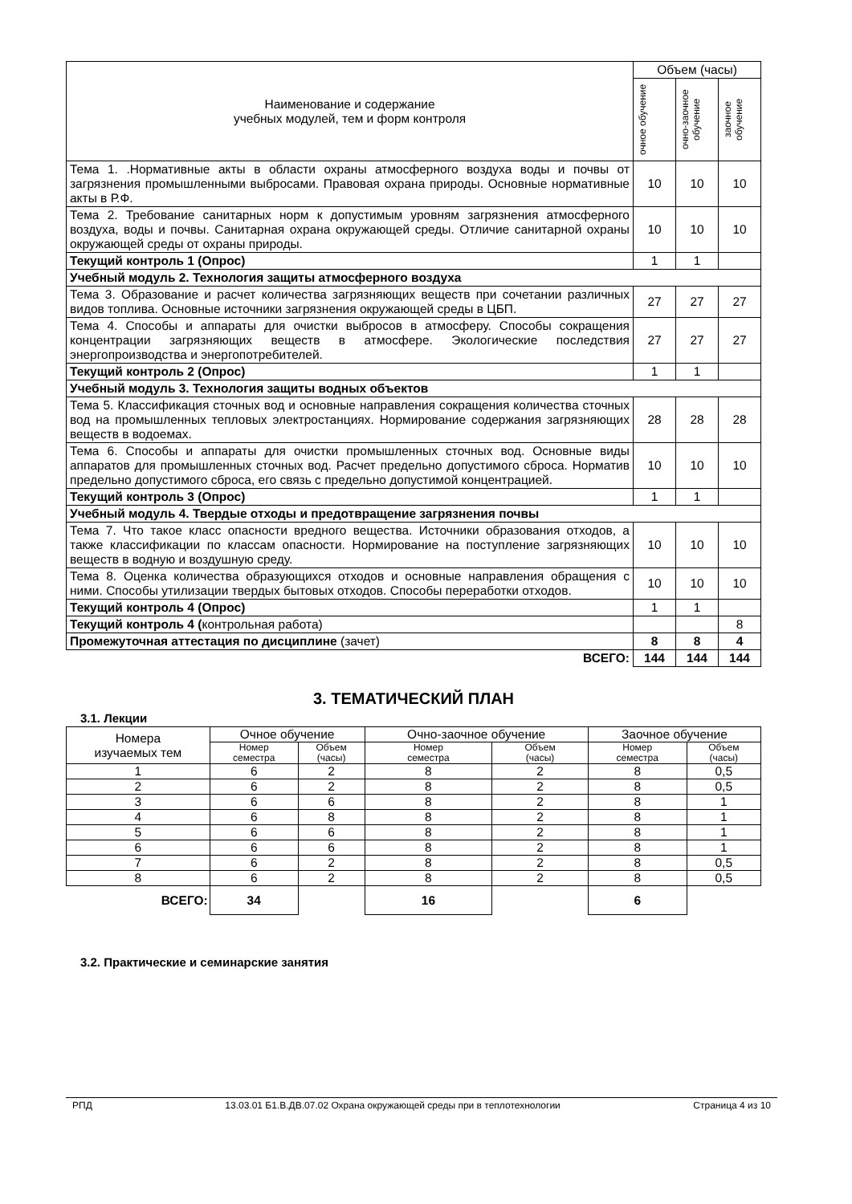| Наименование и содержание учебных модулей, тем и форм контроля | Объем (часы) | | |
| --- | --- | --- | --- |
| | очное обучение | очно-заочное обучение | заочное обучение |
| Тема 1. .Нормативные акты в области охраны атмосферного воздуха воды и почвы от загрязнения промышленными выбросами. Правовая охрана природы. Основные нормативные акты в Р.Ф. | 10 | 10 | 10 |
| Тема 2. Требование санитарных норм к допустимым уровням загрязнения атмосферного воздуха, воды и почвы. Санитарная охрана окружающей среды. Отличие санитарной охраны окружающей среды от охраны природы. | 10 | 10 | 10 |
| Текущий контроль 1 (Опрос) | 1 | 1 | |
| Учебный модуль 2. Технология защиты атмосферного воздуха | | | |
| Тема 3. Образование и расчет количества загрязняющих веществ при сочетании различных видов топлива. Основные источники загрязнения окружающей среды в ЦБП. | 27 | 27 | 27 |
| Тема 4. Способы и аппараты для очистки выбросов в атмосферу. Способы сокращения концентрации загрязняющих веществ в атмосфере. Экологические последствия энергопроизводства и энергопотребителей. | 27 | 27 | 27 |
| Текущий контроль 2 (Опрос) | 1 | 1 | |
| Учебный модуль 3. Технология защиты водных объектов | | | |
| Тема 5. Классификация сточных вод и основные направления сокращения количества сточных вод на промышленных тепловых электростанциях. Нормирование содержания загрязняющих веществ в водоемах. | 28 | 28 | 28 |
| Тема 6. Способы и аппараты для очистки промышленных сточных вод. Основные виды аппаратов для промышленных сточных вод. Расчет предельно допустимого сброса. Норматив предельно допустимого сброса, его связь с предельно допустимой концентрацией. | 10 | 10 | 10 |
| Текущий контроль 3 (Опрос) | 1 | 1 | |
| Учебный модуль 4. Твердые отходы и предотвращение загрязнения почвы | | | |
| Тема 7. Что такое класс опасности вредного вещества. Источники образования отходов, а также классификации по классам опасности. Нормирование на поступление загрязняющих веществ в водную и воздушную среду. | 10 | 10 | 10 |
| Тема 8. Оценка количества образующихся отходов и основные направления обращения с ними. Способы утилизации твердых бытовых отходов. Способы переработки отходов. | 10 | 10 | 10 |
| Текущий контроль 4 (Опрос) | 1 | 1 | |
| Текущий контроль 4 ( контрольная работа) | | | 8 |
| Промежуточная аттестация по дисциплине (зачет) | 8 | 8 | 4 |
| ВСЕГО: | 144 | 144 | 144 |
3. ТЕМАТИЧЕСКИЙ ПЛАН
3.1. Лекции
| Номера изучаемых тем | Очное обучение | | Очно-заочное обучение | | Заочное обучение | |
| --- | --- | --- | --- | --- | --- | --- |
| | Номер семестра | Объем (часы) | Номер семестра | Объем (часы) | Номер семестра | Объем (часы) |
| 1 | 6 | 2 | 8 | 2 | 8 | 0,5 |
| 2 | 6 | 2 | 8 | 2 | 8 | 0,5 |
| 3 | 6 | 6 | 8 | 2 | 8 | 1 |
| 4 | 6 | 8 | 8 | 2 | 8 | 1 |
| 5 | 6 | 6 | 8 | 2 | 8 | 1 |
| 6 | 6 | 6 | 8 | 2 | 8 | 1 |
| 7 | 6 | 2 | 8 | 2 | 8 | 0,5 |
| 8 | 6 | 2 | 8 | 2 | 8 | 0,5 |
| ВСЕГО: | 34 | | 16 | | 6 | |
3.2. Практические и семинарские занятия
РПД 13.03.01 Б1.В.ДВ.07.02 Охрана окружающей среды при в теплотехнологии Страница 4 из 10